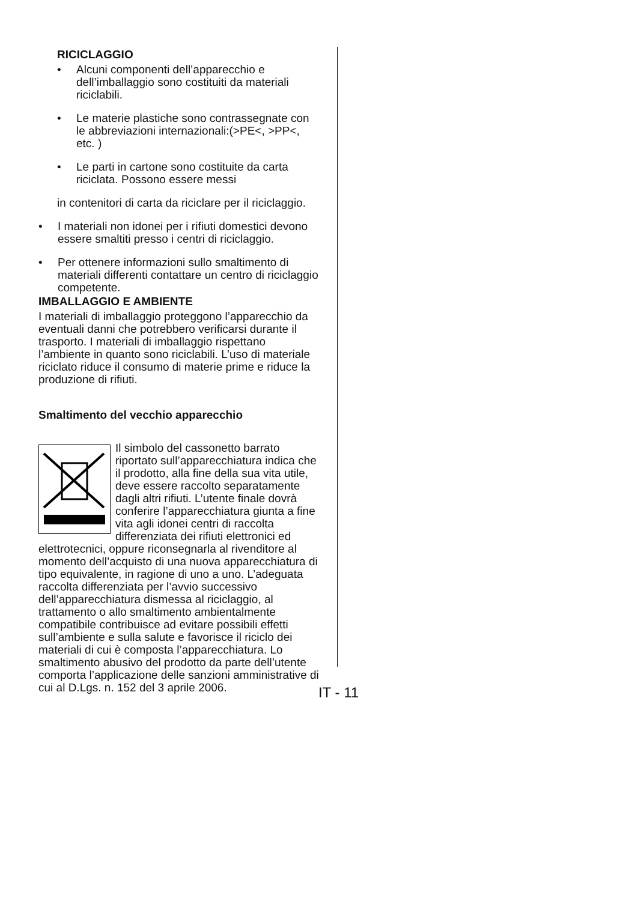RICICLAGGIO
• Alcuni componenti dell’apparecchio e dell’imballaggio sono costituiti da materiali riciclabili.
• Le materie plastiche sono contrassegnate con le abbreviazioni internazionali:(>PE<, >PP<, etc. )
• Le parti in cartone sono costituite da carta riciclata. Possono essere messi
in contenitori di carta da riciclare per il riciclaggio.
• I materiali non idonei per i rifiuti domestici devono essere smaltiti presso i centri di riciclaggio.
• Per ottenere informazioni sullo smaltimento di materiali differenti contattare un centro di riciclaggio competente.
IMBALLAGGIO E AMBIENTE
I materiali di imballaggio proteggono l’apparecchio da eventuali danni che potrebbero verificarsi durante il trasporto. I materiali di imballaggio rispettano l’ambiente in quanto sono riciclabili. L’uso di materiale riciclato riduce il consumo di materie prime e riduce la produzione di rifiuti.
Smaltimento del vecchio apparecchio
Il simbolo del cassonetto barrato riportato sull’apparecchiatura indica che il prodotto, alla fine della sua vita utile, deve essere raccolto separatamente dagli altri rifiuti. L’utente finale dovrà conferire l’apparecchiatura giunta a fine vita agli idonei centri di raccolta differenziata dei rifiuti elettronici ed elettrotecnici, oppure riconsegnarla al rivenditore al momento dell’acquisto di una nuova apparecchiatura di tipo equivalente, in ragione di uno a uno. L’adeguata raccolta differenziata per l’avvio successivo dell’apparecchiatura dismessa al riciclaggio, al trattamento o allo smaltimento ambientalmente compatibile contribuisce ad evitare possibili effetti sull’ambiente e sulla salute e favorisce il riciclo dei materiali di cui è composta l’apparecchiatura. Lo smaltimento abusivo del prodotto da parte dell’utente comporta l’applicazione delle sanzioni amministrative di cui al D.Lgs. n. 152 del 3 aprile 2006.
IT - 11